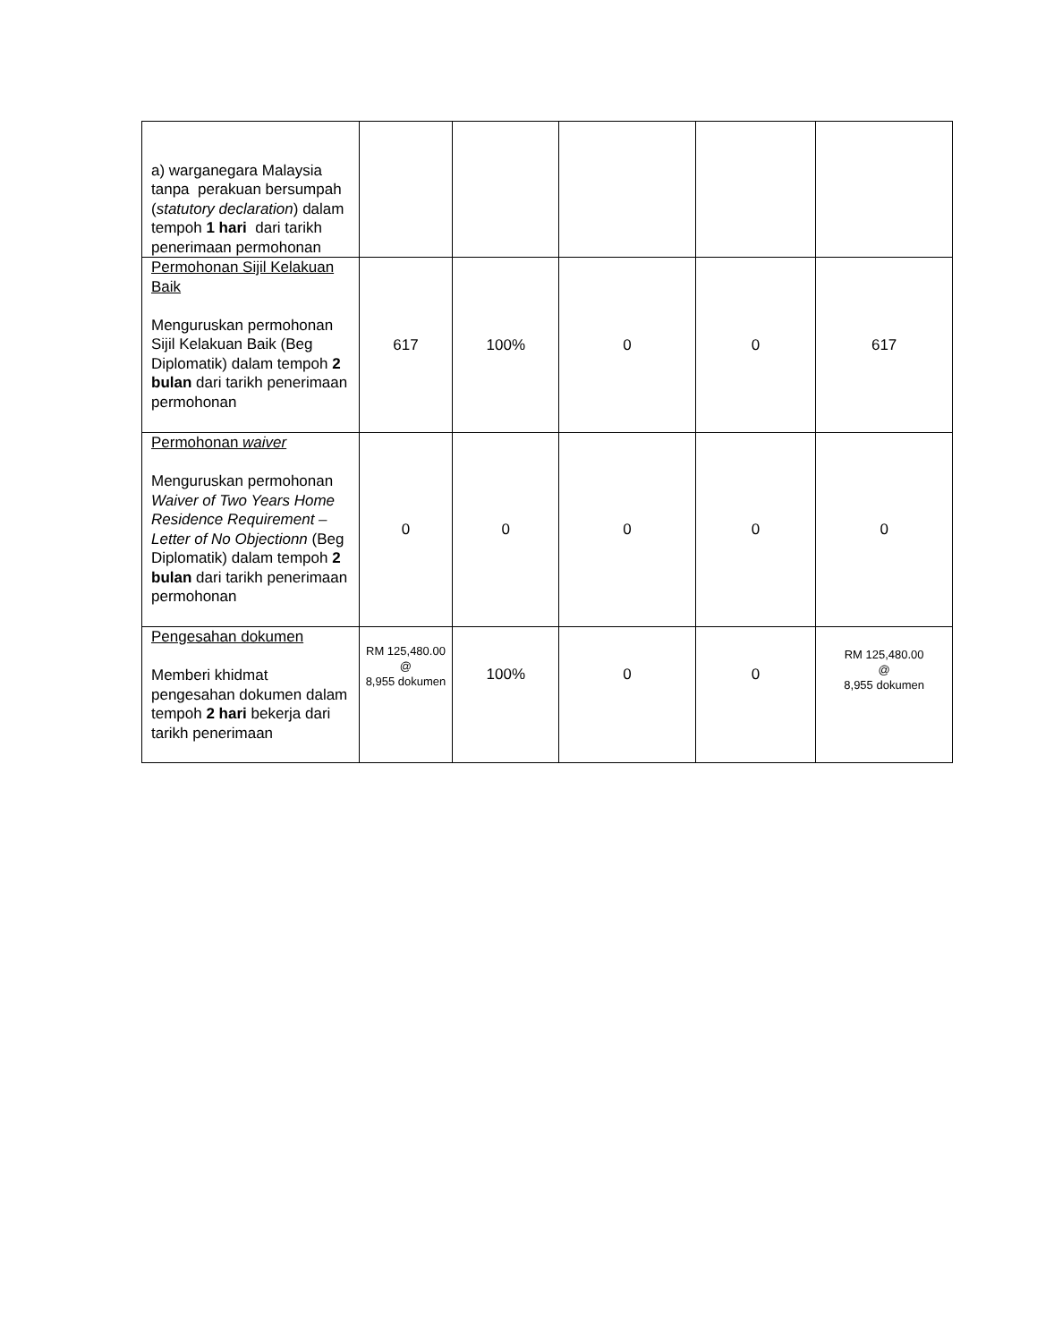| a) warganegara Malaysia tanpa perakuan bersumpah ( statutory declaration ) dalam tempoh 1 hari dari tarikh penerimaan permohonan | | | | | |
| Permohonan Sijil Kelakuan Baik Menguruskan permohonan Sijil Kelakuan Baik (Beg Diplomatik) dalam tempoh 2 bulan dari tarikh penerimaan permohonan | 617 | 100% | 0 | 0 | 617 |
| Permohonan waiver Menguruskan permohonan Waiver of Two Years Home Residence Requirement – Letter of No Objectionn (Beg Diplomatik) dalam tempoh 2 bulan dari tarikh penerimaan permohonan | 0 | 0 | 0 | 0 | 0 |
| Pengesahan dokumen Memberi khidmat pengesahan dokumen dalam tempoh 2 hari bekerja dari tarikh penerimaan | RM 125,480.00 @ 8,955 dokumen | 100% | 0 | 0 | RM 125,480.00 @ 8,955 dokumen |